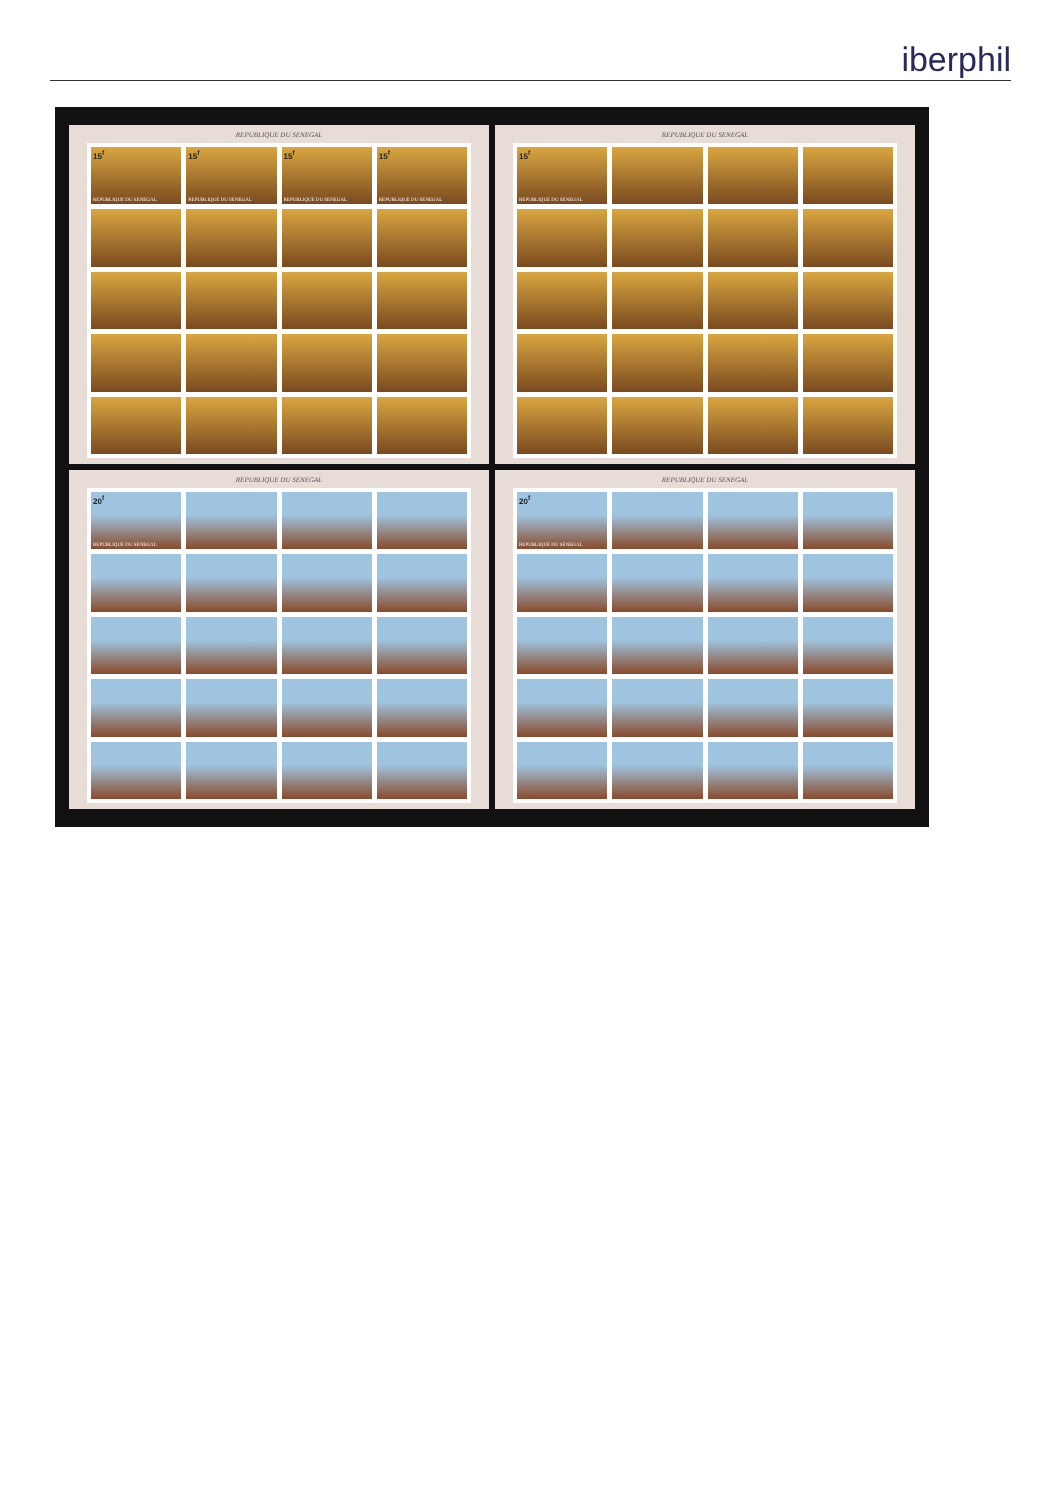iberphil
REPUBLIQUE DU SENEGAL
15<sup>f</sup>
REPUBLIQUE DU SENEGAL
15<sup>f</sup>
REPUBLIQUE DU SENEGAL
15<sup>f</sup>
REPUBLIQUE DU SENEGAL
15<sup>f</sup>
REPUBLIQUE DU SENEGAL
REPUBLIQUE DU SENEGAL
15<sup>f</sup>
REPUBLIQUE DU SENEGAL
REPUBLIQUE DU SENEGAL
20<sup>f</sup>
REPUBLIQUE DU SENEGAL
REPUBLIQUE DU SENEGAL
20<sup>f</sup>
REPUBLIQUE DU SENEGAL